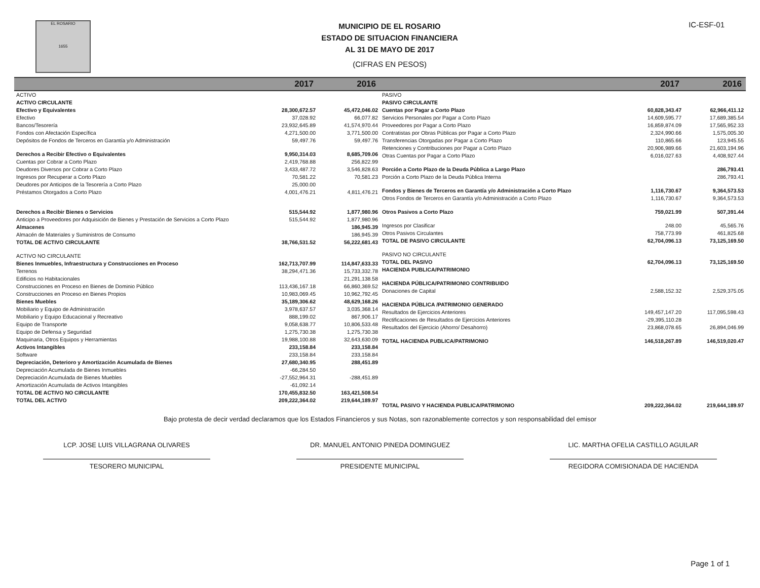EL ROSARIO
1655
MUNICIPIO DE EL ROSARIO
ESTADO DE SITUACION FINANCIERA
AL 31 DE MAYO DE 2017
(CIFRAS EN PESOS)
IC-ESF-01
| | 2017 | 2016 |
| --- | --- | --- |
| ACTIVO | | |
| ACTIVO CIRCULANTE | | |
| Efectivo y Equivalentes | 28,300,672.57 | 45,472,046.02 |
| Efectivo | 37,028.92 | 66,077.82 |
| Bancos/Tesorería | 23,932,645.89 | 41,574,970.44 |
| Fondos con Afectación Específica | 4,271,500.00 | 3,771,500.00 |
| Depósitos de Fondos de Terceros en Garantía y/o Administración | 59,497.76 | 59,497.76 |
| Derechos a Recibir Efectivo o Equivalentes | 9,950,314.03 | 8,685,709.06 |
| Cuentas por Cobrar a Corto Plazo | 2,419,768.88 | 256,822.99 |
| Deudores Diversos por Cobrar a Corto Plazo | 3,433,487.72 | 3,546,828.63 |
| Ingresos por Recuperar a Corto Plazo | 70,581.22 | 70,581.23 |
| Deudores por Anticipos de la Tesorería a Corto Plazo | 25,000.00 | |
| Préstamos Otorgados a Corto Plazo | 4,001,476.21 | 4,811,476.21 |
| Derechos a Recibir Bienes o Servicios | 515,544.92 | 1,877,980.96 |
| Anticipo a Proveedores por Adquisición de Bienes y Prestación de Servicios a Corto Plazo | 515,544.92 | 1,877,980.96 |
| Almacenes | | 186,945.39 |
| Almacén de Materiales y Suministros de Consumo | | 186,945.39 |
| TOTAL DE ACTIVO CIRCULANTE | 38,766,531.52 | 56,222,681.43 |
| ACTIVO NO CIRCULANTE | | |
| Bienes Inmuebles, Infraestructura y Construcciones en Proceso | 162,713,707.99 | 114,847,633.33 |
| Terrenos | 38,294,471.36 | 15,733,332.78 |
| Edificios no Habitacionales | | 21,291,138.58 |
| Construcciones en Proceso en Bienes de Dominio Público | 113,436,167.18 | 66,860,369.52 |
| Construcciones en Proceso en Bienes Propios | 10,983,069.45 | 10,962,792.45 |
| Bienes Muebles | 35,189,306.62 | 48,629,168.26 |
| Mobiliario y Equipo de Administración | 3,978,637.57 | 3,035,368.14 |
| Mobiliario y Equipo Educacional y Recreativo | 888,199.02 | 867,906.17 |
| Equipo de Transporte | 9,058,638.77 | 10,806,533.48 |
| Equipo de Defensa y Seguridad | 1,275,730.38 | 1,275,730.38 |
| Maquinaria, Otros Equipos y Herramientas | 19,988,100.88 | 32,643,630.09 |
| Activos Intangibles | 233,158.84 | 233,158.84 |
| Software | 233,158.84 | 233,158.84 |
| Depreciación, Deterioro y Amortización Acumulada de Bienes | 27,680,340.95 | 288,451.89 |
| Depreciación Acumulada de Bienes Inmuebles | -66,284.50 | |
| Depreciación Acumulada de Bienes Muebles | -27,552,964.31 | -288,451.89 |
| Amortización Acumulada de Activos Intangibles | -61,092.14 | |
| TOTAL DE ACTIVO NO CIRCULANTE | 170,455,832.50 | 163,421,508.54 |
| TOTAL DEL ACTIVO | 209,222,364.02 | 219,644,189.97 |
| | 2017 | 2016 |
| --- | --- | --- |
| PASIVO | | |
| PASIVO CIRCULANTE | | |
| Cuentas por Pagar a Corto Plazo | 60,828,343.47 | 62,966,411.12 |
| Servicios Personales por Pagar a Corto Plazo | 14,609,595.77 | 17,689,385.54 |
| Proveedores por Pagar a Corto Plazo | 16,859,874.09 | 17,565,952.33 |
| Contratistas por Obras Públicas por Pagar a Corto Plazo | 2,324,990.66 | 1,575,005.30 |
| Transferencias Otorgadas por Pagar a Corto Plazo | 110,865.66 | 123,945.55 |
| Retenciones y Contribuciones por Pagar a Corto Plazo | 20,906,989.66 | 21,603,194.96 |
| Otras Cuentas por Pagar a Corto Plazo | 6,016,027.63 | 4,408,927.44 |
| Porción a Corto Plazo de la Deuda Pública a Largo Plazo | | 286,793.41 |
| Porción a Corto Plazo de la Deuda Pública Interna | | 286,793.41 |
| Fondos y Bienes de Terceros en Garantía y/o Administración a Corto Plazo | 1,116,730.67 | 9,364,573.53 |
| Otros Fondos de Terceros en Garantía y/o Administración a Corto Plazo | 1,116,730.67 | 9,364,573.53 |
| Otros Pasivos a Corto Plazo | 759,021.99 | 507,391.44 |
| Ingresos por Clasificar | 248.00 | 45,565.76 |
| Otros Pasivos Circulantes | 758,773.99 | 461,825.68 |
| TOTAL DE PASIVO CIRCULANTE | 62,704,096.13 | 73,125,169.50 |
| PASIVO NO CIRCULANTE | | |
| TOTAL DEL PASIVO | 62,704,096.13 | 73,125,169.50 |
| HACIENDA PUBLICA/PATRIMONIO | | |
| HACIENDA PÚBLICA/PATRIMONIO CONTRIBUIDO | | |
| Donaciones de Capital | 2,588,152.32 | 2,529,375.05 |
| HACIENDA PÚBLICA /PATRIMONIO GENERADO | | |
| Resultados de Ejercicios Anteriores | 149,457,147.20 | 117,095,598.43 |
| Rectificaciones de Resultados de Ejercicios Anteriores | -29,395,110.28 | |
| Resultados del Ejercicio (Ahorro/ Desahorro) | 23,868,078.65 | 26,894,046.99 |
| TOTAL HACIENDA PUBLICA/PATRIMONIO | 146,518,267.89 | 146,519,020.47 |
| TOTAL PASIVO Y HACIENDA PUBLICA/PATRIMONIO | 209,222,364.02 | 219,644,189.97 |
Bajo protesta de decir verdad declaramos que los Estados Financieros y sus Notas, son razonablemente correctos y son responsabilidad del emisor
LCP. JOSE LUIS VILLAGRANA OLIVARES
TESORERO MUNICIPAL
DR. MANUEL ANTONIO PINEDA DOMINGUEZ
PRESIDENTE MUNICIPAL
LIC. MARTHA OFELIA CASTILLO AGUILAR
REGIDORA COMISIONADA DE HACIENDA
Page 1 of 1